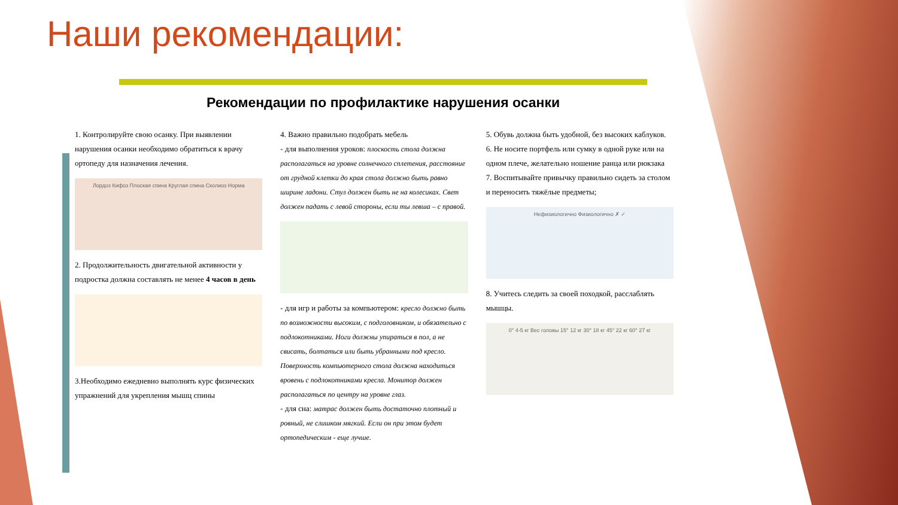Наши рекомендации:
Рекомендации по профилактике нарушения осанки
1. Контролируйте свою осанку. При выявлении нарушения осанки необходимо обратиться к врачу ортопеду для назначения лечения.
Лордоз Кифоз Плоская спина Круглая спина Сколиоз Норма
2. Продолжительность двигательной активности у подростка должна составлять не менее 4 часов в день
3.Необходимо ежедневно выполнять курс физических упражнений для укрепления мышц спины
4. Важно правильно подобрать мебель
- для выполнения уроков: плоскость стола должна располагаться на уровне солнечного сплетения, расстояние от грудной клетки до края стола должно быть равно ширине ладони. Стул должен быть не на колесиках. Свет должен падать с левой стороны, если ты левша – с правой.
- для игр и работы за компьютером: кресло должно быть по возможности высоким, с подголовником, и обязательно с подлокотниками. Ноги должны упираться в пол, а не свисать, болтаться или быть убранными под кресло. Поверхность компьютерного стола должна находиться вровень с подлокотниками кресла. Монитор должен располагаться по центру на уровне глаз.
- для сна: матрас должен быть достаточно плотный и ровный, не слишком мягкий. Если он при этом будет ортопедическим - еще лучше.
5. Обувь должна быть удобной, без высоких каблуков.
6. Не носите портфель или сумку в одной руке или на одном плече, желательно ношение ранца или рюкзака
7. Воспитывайте привычку правильно сидеть за столом и переносить тяжёлые предметы;
Нефизиологично Физиологично ✗ ✓
8. Учитесь следить за своей походкой, расслаблять мышцы.
0° 4-5 кг Вес головы 15° 12 кг 30° 18 кг 45° 22 кг 60° 27 кг